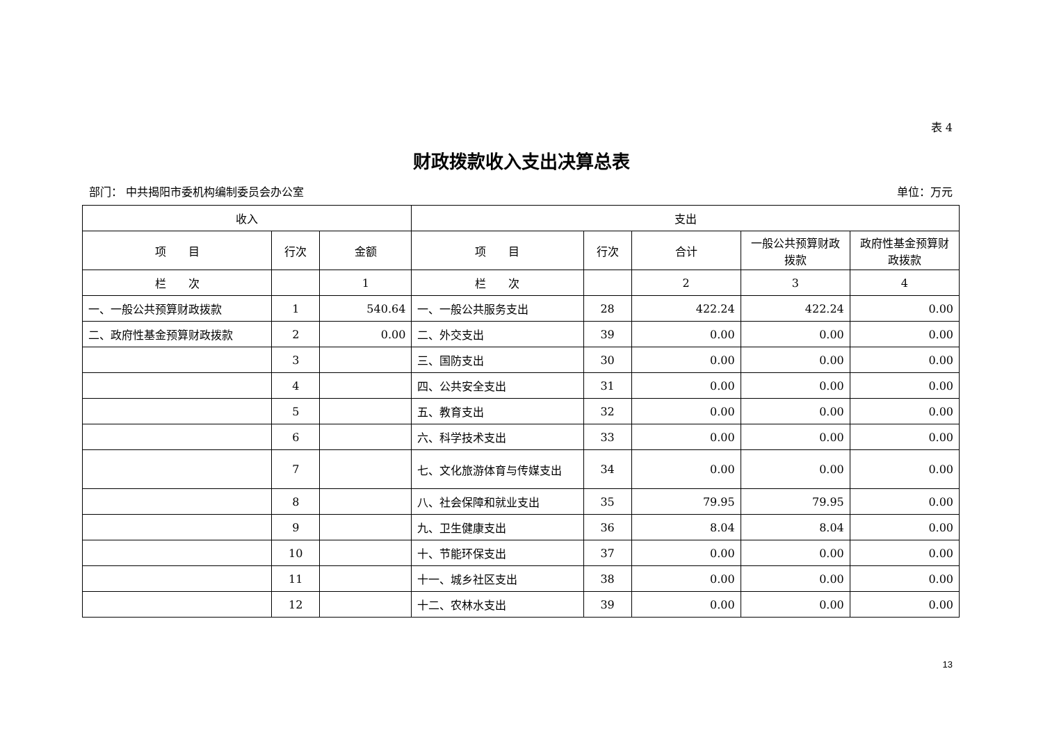表 4
财政拨款收入支出决算总表
部门： 中共揭阳市委机构编制委员会办公室 单位：万元
| 收入 | | | 支出 | | | | |
| --- | --- | --- | --- | --- | --- | --- | --- |
| 项 目 | 行次 | 金额 | 项 目 | 行次 | 合计 | 一般公共预算财政拨款 | 政府性基金预算财政拨款 |
| 栏 次 | | 1 | 栏 次 | | 2 | 3 | 4 |
| 一、一般公共预算财政拨款 | 1 | 540.64 | 一、一般公共服务支出 | 28 | 422.24 | 422.24 | 0.00 |
| 二、政府性基金预算财政拨款 | 2 | 0.00 | 二、外交支出 | 39 | 0.00 | 0.00 | 0.00 |
| | 3 | | 三、国防支出 | 30 | 0.00 | 0.00 | 0.00 |
| | 4 | | 四、公共安全支出 | 31 | 0.00 | 0.00 | 0.00 |
| | 5 | | 五、教育支出 | 32 | 0.00 | 0.00 | 0.00 |
| | 6 | | 六、科学技术支出 | 33 | 0.00 | 0.00 | 0.00 |
| | 7 | | 七、文化旅游体育与传媒支出 | 34 | 0.00 | 0.00 | 0.00 |
| | 8 | | 八、社会保障和就业支出 | 35 | 79.95 | 79.95 | 0.00 |
| | 9 | | 九、卫生健康支出 | 36 | 8.04 | 8.04 | 0.00 |
| | 10 | | 十、节能环保支出 | 37 | 0.00 | 0.00 | 0.00 |
| | 11 | | 十一、城乡社区支出 | 38 | 0.00 | 0.00 | 0.00 |
| | 12 | | 十二、农林水支出 | 39 | 0.00 | 0.00 | 0.00 |
13